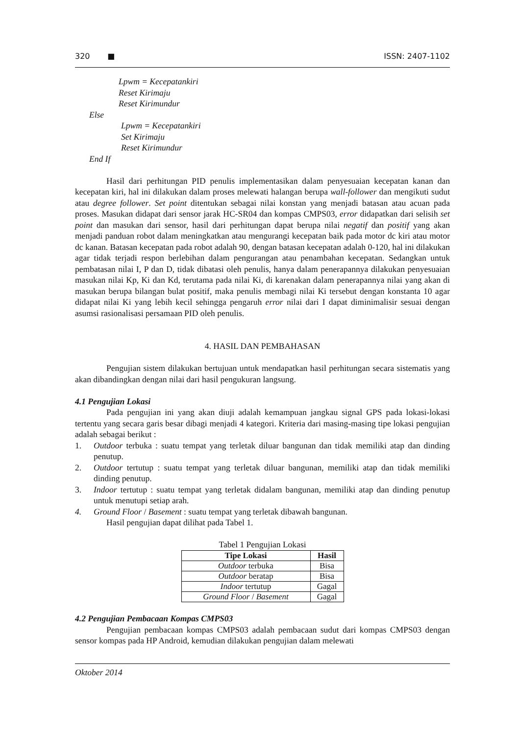320 ■ ISSN: 2407-1102
Lpwm = Kecepatankiri
Reset Kirimaju
Reset Kirimundur
Else
Lpwm = Kecepatankiri
Set Kirimaju
Reset Kirimundur
End If
Hasil dari perhitungan PID penulis implementasikan dalam penyesuaian kecepatan kanan dan kecepatan kiri, hal ini dilakukan dalam proses melewati halangan berupa wall-follower dan mengikuti sudut atau degree follower. Set point ditentukan sebagai nilai konstan yang menjadi batasan atau acuan pada proses. Masukan didapat dari sensor jarak HC-SR04 dan kompas CMPS03, error didapatkan dari selisih set point dan masukan dari sensor, hasil dari perhitungan dapat berupa nilai negatif dan positif yang akan menjadi panduan robot dalam meningkatkan atau mengurangi kecepatan baik pada motor dc kiri atau motor dc kanan. Batasan kecepatan pada robot adalah 90, dengan batasan kecepatan adalah 0-120, hal ini dilakukan agar tidak terjadi respon berlebihan dalam pengurangan atau penambahan kecepatan. Sedangkan untuk pembatasan nilai I, P dan D, tidak dibatasi oleh penulis, hanya dalam penerapannya dilakukan penyesuaian masukan nilai Kp, Ki dan Kd, terutama pada nilai Ki, di karenakan dalam penerapannya nilai yang akan di masukan berupa bilangan bulat positif, maka penulis membagi nilai Ki tersebut dengan konstanta 10 agar didapat nilai Ki yang lebih kecil sehingga pengaruh error nilai dari I dapat diminimalisir sesuai dengan asumsi rasionalisasi persamaan PID oleh penulis.
4. HASIL DAN PEMBAHASAN
Pengujian sistem dilakukan bertujuan untuk mendapatkan hasil perhitungan secara sistematis yang akan dibandingkan dengan nilai dari hasil pengukuran langsung.
4.1 Pengujian Lokasi
Pada pengujian ini yang akan diuji adalah kemampuan jangkau signal GPS pada lokasi-lokasi tertentu yang secara garis besar dibagi menjadi 4 kategori. Kriteria dari masing-masing tipe lokasi pengujian adalah sebagai berikut :
1. Outdoor terbuka : suatu tempat yang terletak diluar bangunan dan tidak memiliki atap dan dinding penutup.
2. Outdoor tertutup : suatu tempat yang terletak diluar bangunan, memiliki atap dan tidak memiliki dinding penutup.
3. Indoor tertutup : suatu tempat yang terletak didalam bangunan, memiliki atap dan dinding penutup untuk menutupi setiap arah.
4. Ground Floor / Basement : suatu tempat yang terletak dibawah bangunan.
Hasil pengujian dapat dilihat pada Tabel 1.
Tabel 1 Pengujian Lokasi
| Tipe Lokasi | Hasil |
| --- | --- |
| Outdoor terbuka | Bisa |
| Outdoor beratap | Bisa |
| Indoor tertutup | Gagal |
| Ground Floor / Basement | Gagal |
4.2 Pengujian Pembacaan Kompas CMPS03
Pengujian pembacaan kompas CMPS03 adalah pembacaan sudut dari kompas CMPS03 dengan sensor kompas pada HP Android, kemudian dilakukan pengujian dalam melewati
Oktober 2014